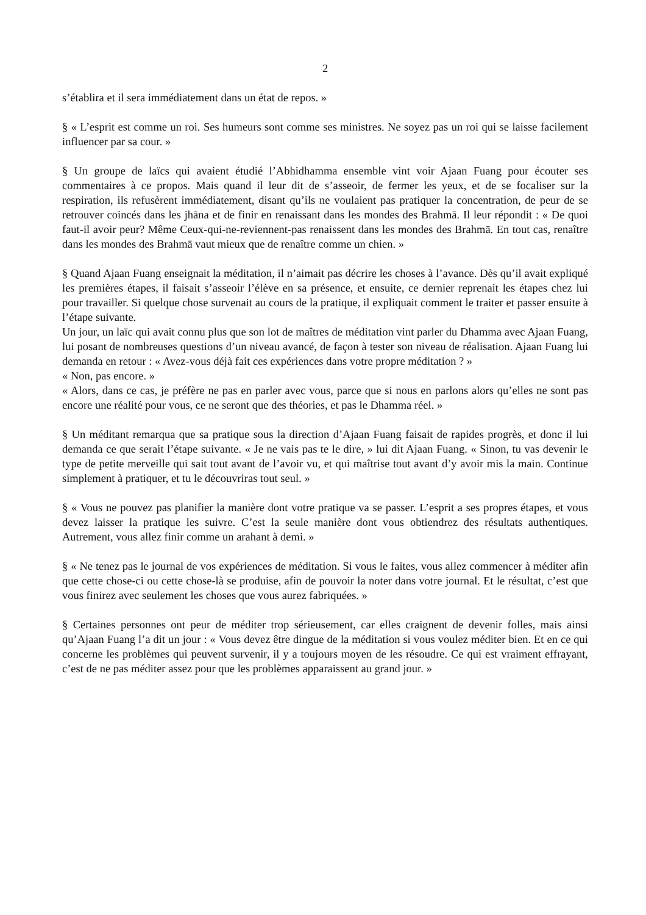2
s’établira et il sera immédiatement dans un état de repos. »
§ « L’esprit est comme un roi. Ses humeurs sont comme ses ministres. Ne soyez pas un roi qui se laisse facilement influencer par sa cour. »
§ Un groupe de laïcs qui avaient étudié l’Abhidhamma ensemble vint voir Ajaan Fuang pour écouter ses commentaires à ce propos. Mais quand il leur dit de s’asseoir, de fermer les yeux, et de se focaliser sur la respiration, ils refusèrent immédiatement, disant qu’ils ne voulaient pas pratiquer la concentration, de peur de se retrouver coincés dans les jhāna et de finir en renaissant dans les mondes des Brahmā. Il leur répondit : « De quoi faut-il avoir peur? Même Ceux-qui-ne-reviennent-pas renaissent dans les mondes des Brahmā. En tout cas, renaître dans les mondes des Brahmā vaut mieux que de renaître comme un chien. »
§ Quand Ajaan Fuang enseignait la méditation, il n’aimait pas décrire les choses à l’avance. Dès qu’il avait expliqué les premières étapes, il faisait s’asseoir l’élève en sa présence, et ensuite, ce dernier reprenait les étapes chez lui pour travailler. Si quelque chose survenait au cours de la pratique, il expliquait comment le traiter et passer ensuite à l’étape suivante.
Un jour, un laïc qui avait connu plus que son lot de maîtres de méditation vint parler du Dhamma avec Ajaan Fuang, lui posant de nombreuses questions d’un niveau avancé, de façon à tester son niveau de réalisation. Ajaan Fuang lui demanda en retour : « Avez-vous déjà fait ces expériences dans votre propre méditation ? »
« Non, pas encore. »
« Alors, dans ce cas, je préfère ne pas en parler avec vous, parce que si nous en parlons alors qu’elles ne sont pas encore une réalité pour vous, ce ne seront que des théories, et pas le Dhamma réel. »
§ Un méditant remarqua que sa pratique sous la direction d’Ajaan Fuang faisait de rapides progrès, et donc il lui demanda ce que serait l’étape suivante. « Je ne vais pas te le dire, » lui dit Ajaan Fuang. « Sinon, tu vas devenir le type de petite merveille qui sait tout avant de l’avoir vu, et qui maîtrise tout avant d’y avoir mis la main. Continue simplement à pratiquer, et tu le découvriras tout seul. »
§ « Vous ne pouvez pas planifier la manière dont votre pratique va se passer. L’esprit a ses propres étapes, et vous devez laisser la pratique les suivre. C’est la seule manière dont vous obtiendrez des résultats authentiques. Autrement, vous allez finir comme un arahant à demi. »
§ « Ne tenez pas le journal de vos expériences de méditation. Si vous le faites, vous allez commencer à méditer afin que cette chose-ci ou cette chose-là se produise, afin de pouvoir la noter dans votre journal. Et le résultat, c’est que vous finirez avec seulement les choses que vous aurez fabriquées. »
§ Certaines personnes ont peur de méditer trop sérieusement, car elles craignent de devenir folles, mais ainsi qu’Ajaan Fuang l’a dit un jour : « Vous devez être dingue de la méditation si vous voulez méditer bien. Et en ce qui concerne les problèmes qui peuvent survenir, il y a toujours moyen de les résoudre. Ce qui est vraiment effrayant, c’est de ne pas méditer assez pour que les problèmes apparaissent au grand jour. »